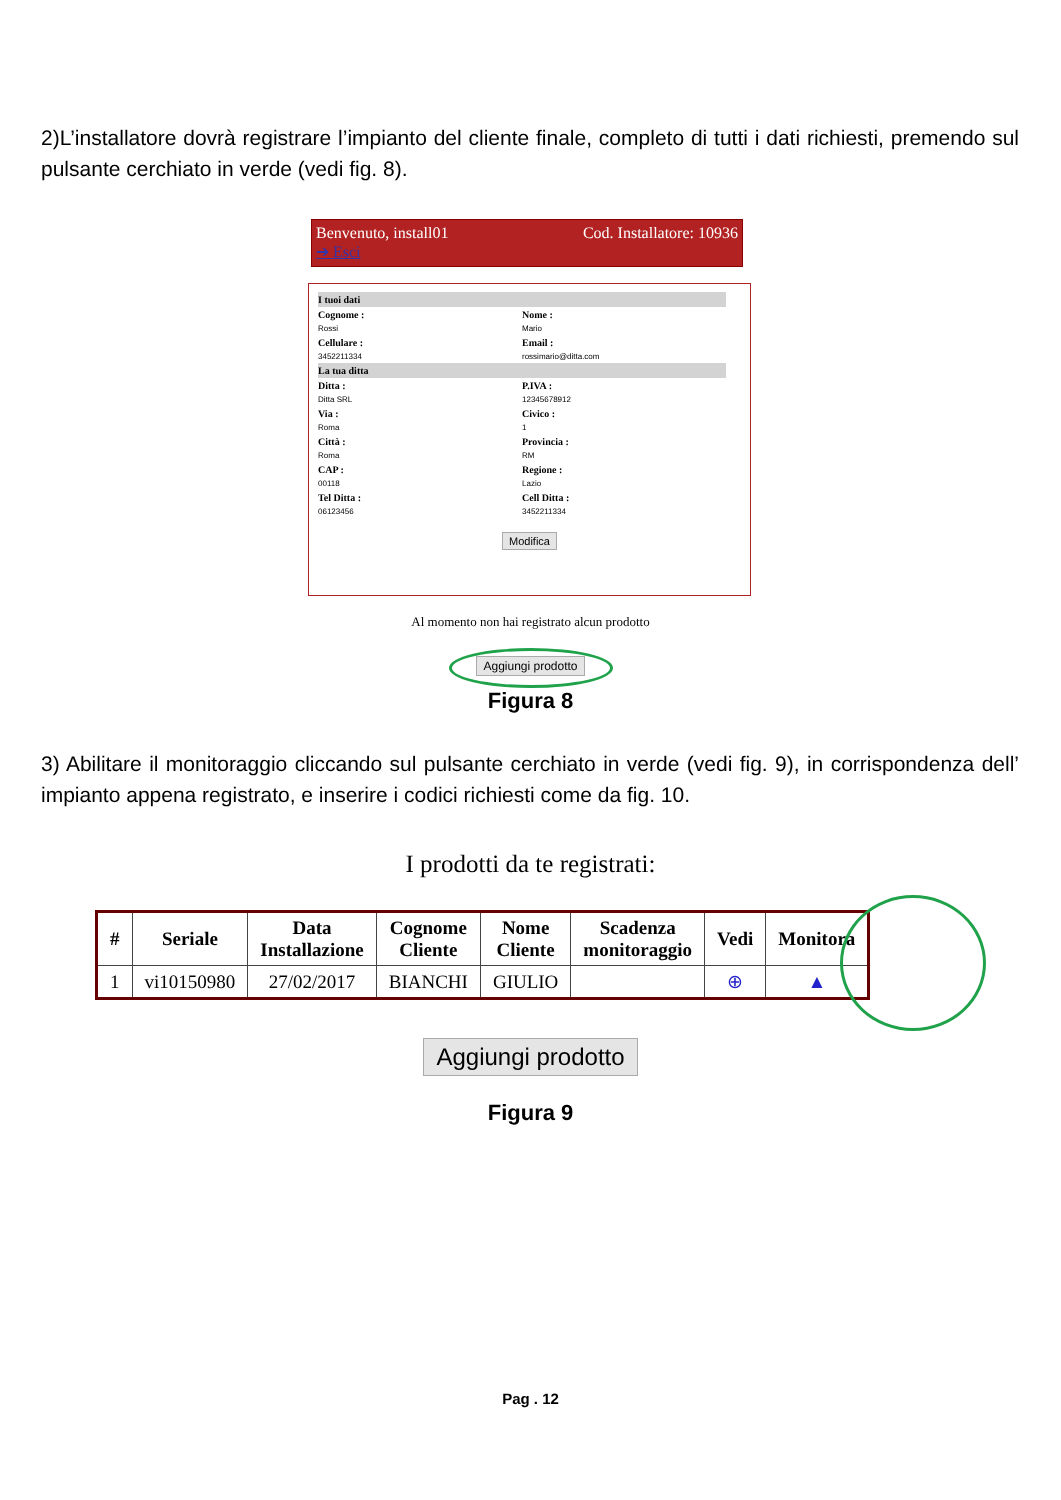2)L’installatore dovrà registrare l’impianto del cliente finale, completo di tutti i dati richiesti, premendo sul pulsante cerchiato in verde (vedi fig. 8).
Cod. Installatore: 10936 Benvenuto, install01
➔ Esci
| I tuoi dati | |
| Cognome : | Nome : |
| Rossi | Mario |
| Cellulare : | Email : |
| 3452211334 | rossimario@ditta.com |
| La tua ditta | |
| Ditta : | P.IVA : |
| Ditta SRL | 12345678912 |
| Via : | Civico : |
| Roma | 1 |
| Città : | Provincia : |
| Roma | RM |
| CAP : | Regione : |
| 00118 | Lazio |
| Tel Ditta : | Cell Ditta : |
| 06123456 | 3452211334 |
Modifica
Al momento non hai registrato alcun prodotto
Aggiungi prodotto
Figura 8
3) Abilitare il monitoraggio cliccando sul pulsante cerchiato in verde (vedi fig. 9), in corrispondenza dell’ impianto appena registrato, e inserire i codici richiesti come da fig. 10.
I prodotti da te registrati:
| # | Seriale | Data Installazione | Cognome Cliente | Nome Cliente | Scadenza monitoraggio | Vedi | Monitora |
| --- | --- | --- | --- | --- | --- | --- | --- |
| 1 | vi10150980 | 27/02/2017 | BIANCHI | GIULIO | | ⊕ | ▲ |
Aggiungi prodotto
Figura 9
Pag . 12